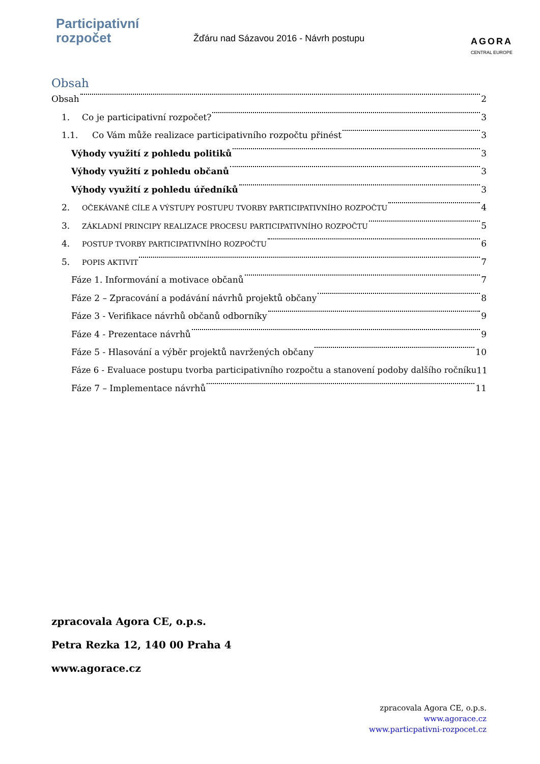Participativní
rozpočet
Žďáru nad Sázavou 2016 - Návrh postupu
AGORA
CENTRAL EUROPE
Obsah
Obsah 2
1. Co je participativní rozpočet? 3
1.1. Co Vám může realizace participativního rozpočtu přinést 3
Výhody využití z pohledu politiků 3
Výhody využití z pohledu občanů 3
Výhody využití z pohledu úředníků 3
2. OČEKÁVANÉ CÍLE A VÝSTUPY POSTUPU TVORBY PARTICIPATIVNÍHO ROZPOČTU 4
3. ZÁKLADNÍ PRINCIPY REALIZACE PROCESU PARTICIPATIVNÍHO ROZPOČTU 5
4. POSTUP TVORBY PARTICIPATIVNÍHO ROZPOČTU 6
5. POPIS AKTIVIT 7
Fáze 1. Informování a motivace občanů 7
Fáze 2 – Zpracování a podávání návrhů projektů občany 8
Fáze 3 - Verifikace návrhů občanů odborníky 9
Fáze 4 - Prezentace návrhů 9
Fáze 5 - Hlasování a výběr projektů navržených občany 10
Fáze 6 - Evaluace postupu tvorba participativního rozpočtu a stanovení podoby dalšího ročníku 11
Fáze 7 – Implementace návrhů 11
zpracovala Agora CE, o.p.s.
Petra Rezka 12, 140 00 Praha 4
www.agorace.cz
zpracovala Agora CE, o.p.s.
www.agorace.cz
www.particpativni-rozpocet.cz